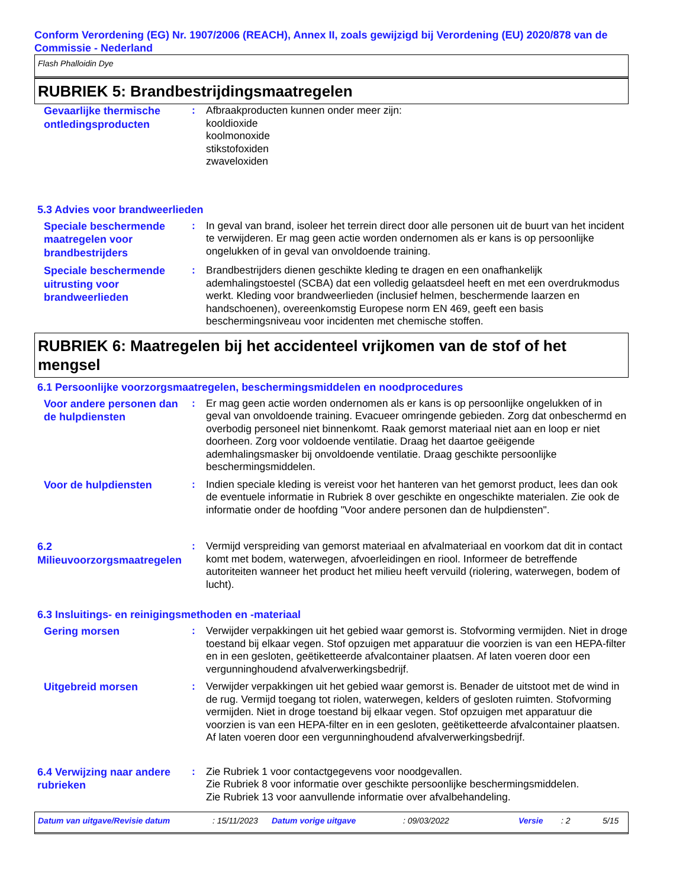Conform Verordening (EG) Nr. 1907/2006 (REACH), Annex II, zoals gewijzigd bij Verordening (EU) 2020/878 van de Commissie - Nederland
Flash Phalloidin Dye
RUBRIEK 5: Brandbestrijdingsmaatregelen
Gevaarlijke thermische ontledingsproducten
: Afbraakproducten kunnen onder meer zijn:
kooldioxide
koolmonoxide
stikstofoxiden
zwaveloxiden
5.3 Advies voor brandweerlieden
Speciale beschermende maatregelen voor brandbestrijders
: In geval van brand, isoleer het terrein direct door alle personen uit de buurt van het incident te verwijderen. Er mag geen actie worden ondernomen als er kans is op persoonlijke ongelukken of in geval van onvoldoende training.
Speciale beschermende uitrusting voor brandweerlieden
: Brandbestrijders dienen geschikte kleding te dragen en een onafhankelijk ademhalingstoestel (SCBA) dat een volledig gelaatsdeel heeft en met een overdrukmodus werkt. Kleding voor brandweerlieden (inclusief helmen, beschermende laarzen en handschoenen), overeenkomstig Europese norm EN 469, geeft een basis beschermingsniveau voor incidenten met chemische stoffen.
RUBRIEK 6: Maatregelen bij het accidenteel vrijkomen van de stof of het mengsel
6.1 Persoonlijke voorzorgsmaatregelen, beschermingsmiddelen en noodprocedures
Voor andere personen dan de hulpdiensten
: Er mag geen actie worden ondernomen als er kans is op persoonlijke ongelukken of in geval van onvoldoende training. Evacueer omringende gebieden. Zorg dat onbeschermd en overbodig personeel niet binnenkomt. Raak gemorst materiaal niet aan en loop er niet doorheen. Zorg voor voldoende ventilatie. Draag het daartoe geëigende ademhalingsmasker bij onvoldoende ventilatie. Draag geschikte persoonlijke beschermingsmiddelen.
Voor de hulpdiensten
: Indien speciale kleding is vereist voor het hanteren van het gemorst product, lees dan ook de eventuele informatie in Rubriek 8 over geschikte en ongeschikte materialen. Zie ook de informatie onder de hoofding "Voor andere personen dan de hulpdiensten".
6.2 Milieuvoorzorgsmaatregelen
: Vermijd verspreiding van gemorst materiaal en afvalmateriaal en voorkom dat dit in contact komt met bodem, waterwegen, afvoerleidingen en riool. Informeer de betreffende autoriteiten wanneer het product het milieu heeft vervuild (riolering, waterwegen, bodem of lucht).
6.3 Insluitings- en reinigingsmethoden en -materiaal
Gering morsen
: Verwijder verpakkingen uit het gebied waar gemorst is. Stofvorming vermijden. Niet in droge toestand bij elkaar vegen. Stof opzuigen met apparatuur die voorzien is van een HEPA-filter en in een gesloten, geëtiketteerde afvalcontainer plaatsen. Af laten voeren door een vergunninghoudend afvalverwerkingsbedrijf.
Uitgebreid morsen
: Verwijder verpakkingen uit het gebied waar gemorst is. Benader de uitstoot met de wind in de rug. Vermijd toegang tot riolen, waterwegen, kelders of gesloten ruimten. Stofvorming vermijden. Niet in droge toestand bij elkaar vegen. Stof opzuigen met apparatuur die voorzien is van een HEPA-filter en in een gesloten, geëtiketteerde afvalcontainer plaatsen. Af laten voeren door een vergunninghoudend afvalverwerkingsbedrijf.
6.4 Verwijzing naar andere rubrieken
: Zie Rubriek 1 voor contactgegevens voor noodgevallen.
Zie Rubriek 8 voor informatie over geschikte persoonlijke beschermingsmiddelen.
Zie Rubriek 13 voor aanvullende informatie over afvalbehandeling.
Datum van uitgave/Revisie datum: 15/11/2023 Datum vorige uitgave: 09/03/2022 Versie: 2 5/15